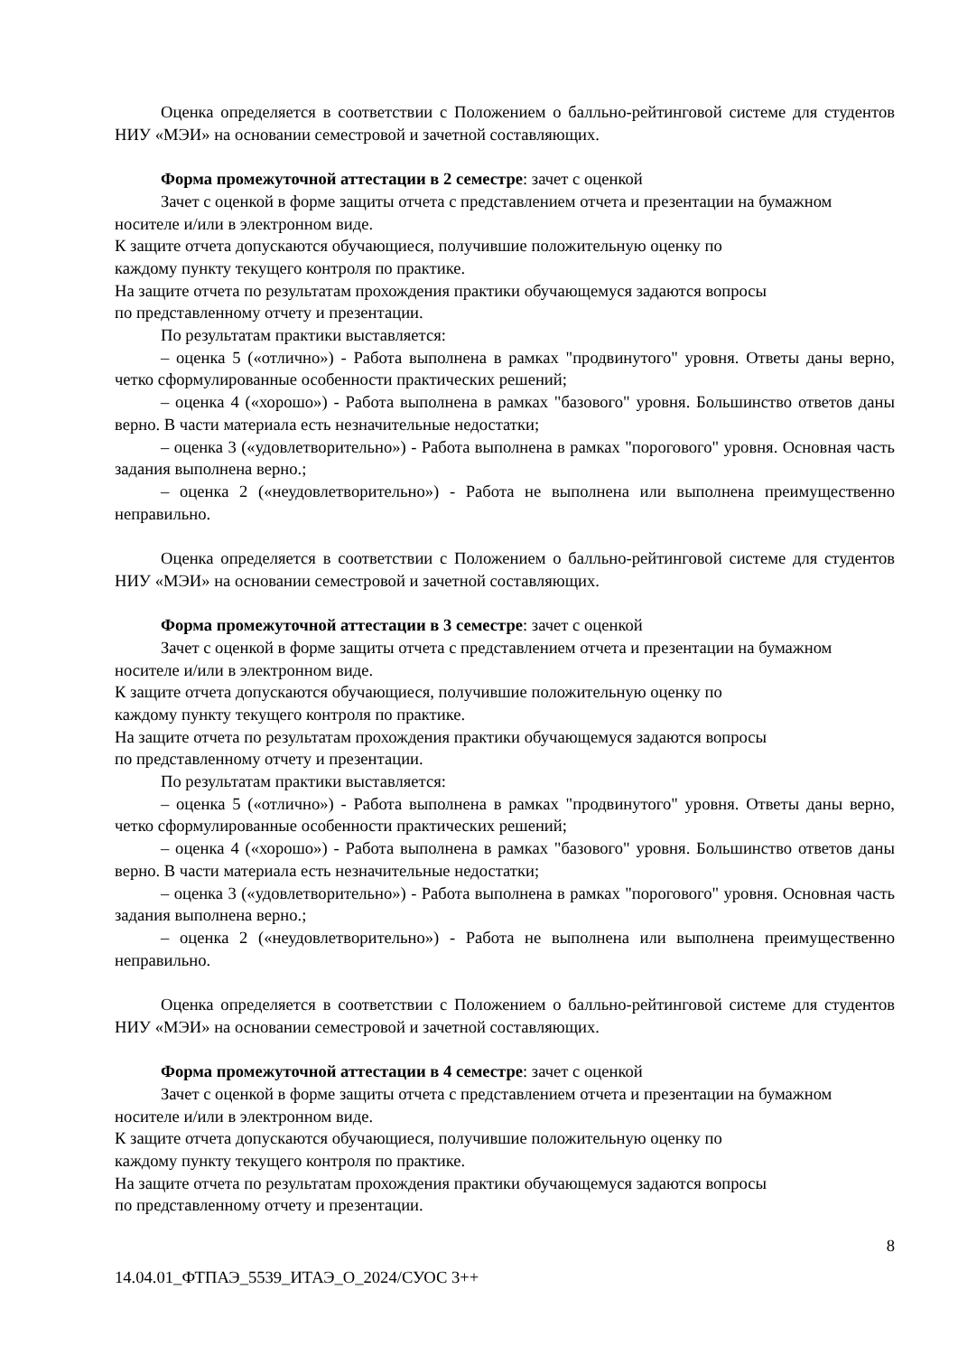Оценка определяется в соответствии с Положением о балльно-рейтинговой системе для студентов НИУ «МЭИ» на основании семестровой и зачетной составляющих.
Форма промежуточной аттестации в 2 семестре: зачет с оценкой
Зачет с оценкой в форме защиты отчета с представлением отчета и презентации на бумажном носителе и/или в электронном виде.
К защите отчета допускаются обучающиеся, получившие положительную оценку по
каждому пункту текущего контроля по практике.
На защите отчета по результатам прохождения практики обучающемуся задаются вопросы
по представленному отчету и презентации.
По результатам практики выставляется:
– оценка 5 («отлично») - Работа выполнена в рамках "продвинутого" уровня. Ответы даны верно, четко сформулированные особенности практических решений;
– оценка 4 («хорошо») - Работа выполнена в рамках "базового" уровня. Большинство ответов даны верно. В части материала есть незначительные недостатки;
– оценка 3 («удовлетворительно») - Работа выполнена в рамках "порогового" уровня. Основная часть задания выполнена верно.;
– оценка 2 («неудовлетворительно») - Работа не выполнена или выполнена преимущественно неправильно.
Оценка определяется в соответствии с Положением о балльно-рейтинговой системе для студентов НИУ «МЭИ» на основании семестровой и зачетной составляющих.
Форма промежуточной аттестации в 3 семестре: зачет с оценкой
Зачет с оценкой в форме защиты отчета с представлением отчета и презентации на бумажном носителе и/или в электронном виде.
К защите отчета допускаются обучающиеся, получившие положительную оценку по
каждому пункту текущего контроля по практике.
На защите отчета по результатам прохождения практики обучающемуся задаются вопросы
по представленному отчету и презентации.
По результатам практики выставляется:
– оценка 5 («отлично») - Работа выполнена в рамках "продвинутого" уровня. Ответы даны верно, четко сформулированные особенности практических решений;
– оценка 4 («хорошо») - Работа выполнена в рамках "базового" уровня. Большинство ответов даны верно. В части материала есть незначительные недостатки;
– оценка 3 («удовлетворительно») - Работа выполнена в рамках "порогового" уровня. Основная часть задания выполнена верно.;
– оценка 2 («неудовлетворительно») - Работа не выполнена или выполнена преимущественно неправильно.
Оценка определяется в соответствии с Положением о балльно-рейтинговой системе для студентов НИУ «МЭИ» на основании семестровой и зачетной составляющих.
Форма промежуточной аттестации в 4 семестре: зачет с оценкой
Зачет с оценкой в форме защиты отчета с представлением отчета и презентации на бумажном носителе и/или в электронном виде.
К защите отчета допускаются обучающиеся, получившие положительную оценку по
каждому пункту текущего контроля по практике.
На защите отчета по результатам прохождения практики обучающемуся задаются вопросы
по представленному отчету и презентации.
8
14.04.01_ФТПАЭ_5539_ИТАЭ_О_2024/СУОС 3++